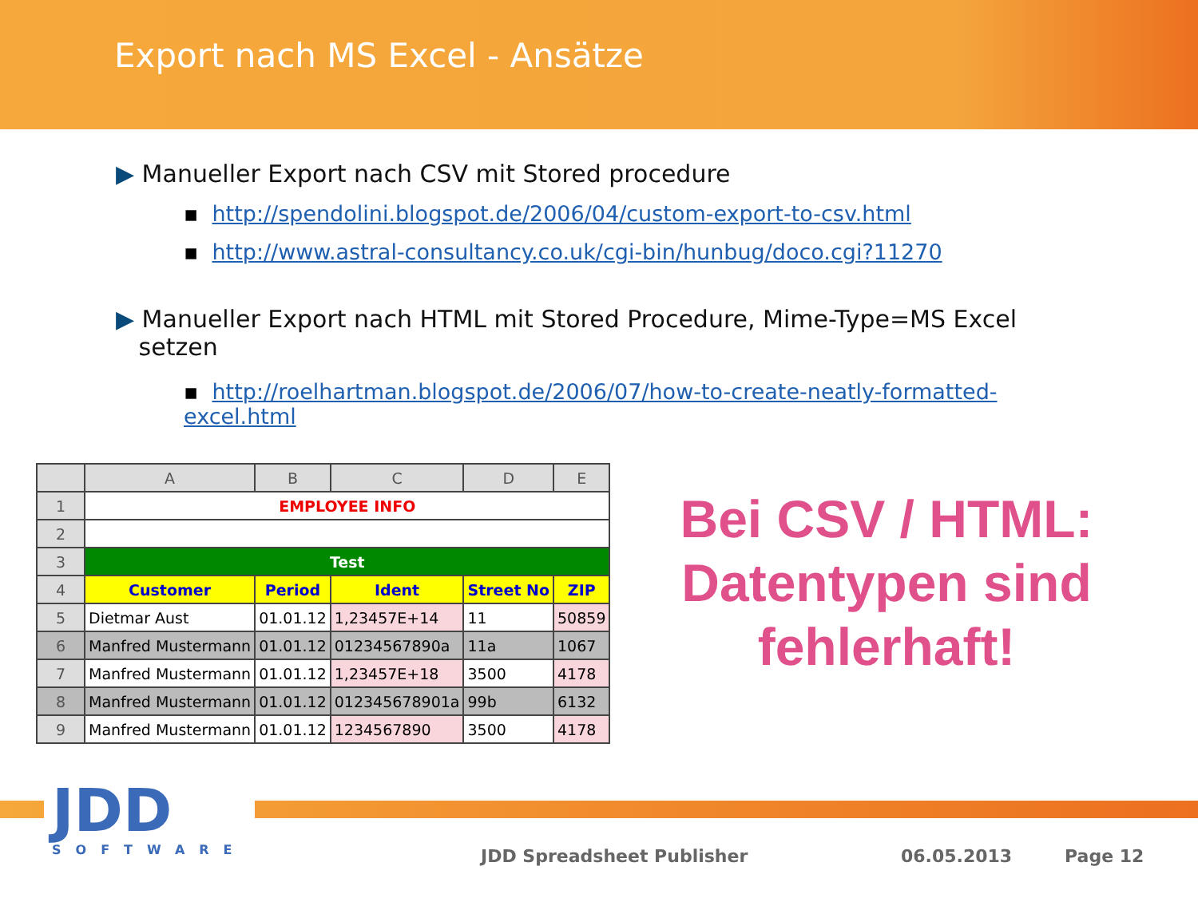Export nach MS Excel - Ansätze
▶ Manueller Export nach CSV mit Stored procedure
▪ http://spendolini.blogspot.de/2006/04/custom-export-to-csv.html
▪ http://www.astral-consultancy.co.uk/cgi-bin/hunbug/doco.cgi?11270
▶ Manueller Export nach HTML mit Stored Procedure, Mime-Type=MS Excel
setzen
▪ http://roelhartman.blogspot.de/2006/07/how-to-create-neatly-formatted-excel.html
| | A | B | C | D | E |
| --- | --- | --- | --- | --- | --- |
| 1 | EMPLOYEE INFO | | | | |
| 2 | | | | | |
| 3 | Test | | | | |
| 4 | Customer | Period | Ident | Street No | ZIP |
| 5 | Dietmar Aust | 01.01.12 | 1,23457E+14 | 11 | 50859 |
| 6 | Manfred Mustermann | 01.01.12 | 01234567890a | 11a | 1067 |
| 7 | Manfred Mustermann | 01.01.12 | 1,23457E+18 | 3500 | 4178 |
| 8 | Manfred Mustermann | 01.01.12 | 012345678901a | 99b | 6132 |
| 9 | Manfred Mustermann | 01.01.12 | 1234567890 | 3500 | 4178 |
Bei CSV / HTML: Datentypen sind fehlerhaft!
JDD
SOFTWARE
JDD Spreadsheet Publisher 06.05.2013 Page 12